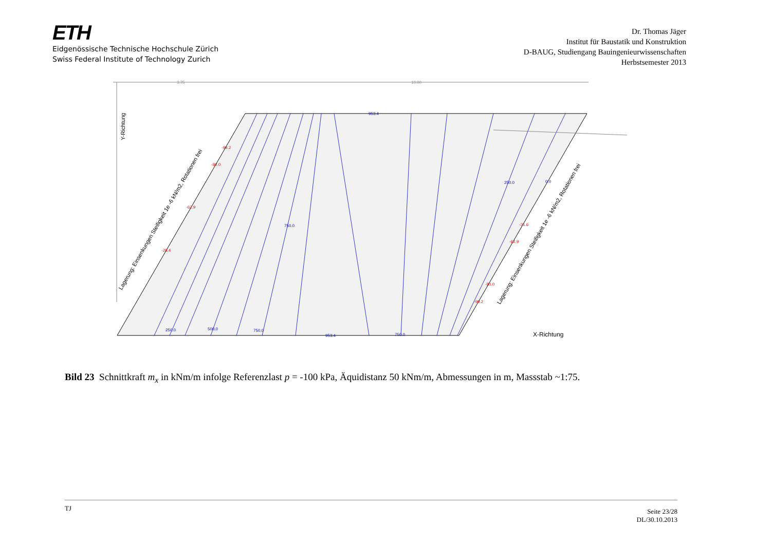ETH
Eidgenössische Technische Hochschule Zürich
Swiss Federal Institute of Technology Zurich
Dr. Thomas Jäger
Institut für Baustatik und Konstruktion
D-BAUG, Studiengang Bauingenieurwissenschaften
Herbstsemester 2013
3.75
10.00
X-Richtung
Y-Richtung
Lagerung: Einsenkungen Steifigkeit 1e -6 kN/m2, Rotationen frei
Lagerung: Einsenkungen Steifigkeit 1e -6 kN/m2, Rotationen frei
953.4
250.0
500.0
750.0
750.0
953.4
750.0
250.0
0.0
-99.2
-80.0
-62.9
-28.4
-31.6
-62.9
-80.0
-99.2
Bild 23 Schnittkraft m<sub>x</sub> in kNm/m infolge Referenzlast p = -100 kPa, Äquidistanz 50 kNm/m, Abmessungen in m, Massstab ~1:75.
TJ
Seite 23/28
DL/30.10.2013